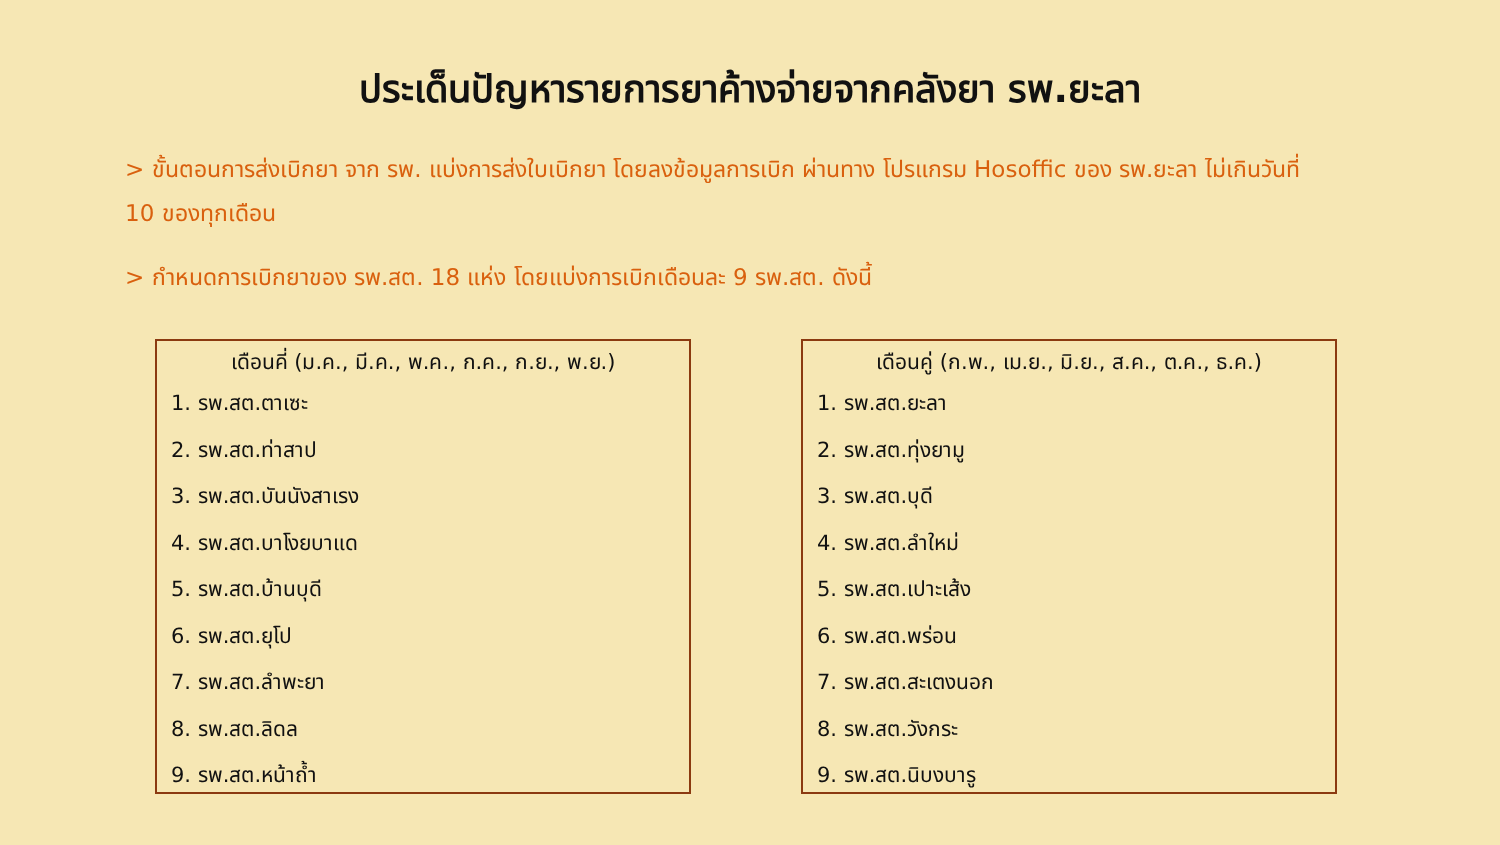ประเด็นปัญหารายการยาค้างจ่ายจากคลังยา รพ.ยะลา
> ขั้นตอนการส่งเบิกยา จาก รพ. แบ่งการส่งใบเบิกยา โดยลงข้อมูลการเบิก ผ่านทาง โปรแกรม Hosoffic ของ รพ.ยะลา ไม่เกินวันที่ 10 ของทุกเดือน
> กำหนดการเบิกยาของ รพ.สต. 18 แห่ง โดยแบ่งการเบิกเดือนละ 9 รพ.สต. ดังนี้
เดือนคี่ (ม.ค., มี.ค., พ.ค., ก.ค., ก.ย., พ.ย.)
1. รพ.สต.ตาเซะ
2. รพ.สต.ท่าสาป
3. รพ.สต.บันนังสาเรง
4. รพ.สต.บาโงยบาแด
5. รพ.สต.บ้านบุดี
6. รพ.สต.ยุโป
7. รพ.สต.ลำพะยา
8. รพ.สต.ลิดล
9. รพ.สต.หน้าถ้ำ
เดือนคู่ (ก.พ., เม.ย., มิ.ย., ส.ค., ต.ค., ธ.ค.)
1. รพ.สต.ยะลา
2. รพ.สต.ทุ่งยามู
3. รพ.สต.บุดี
4. รพ.สต.ลำใหม่
5. รพ.สต.เปาะเส้ง
6. รพ.สต.พร่อน
7. รพ.สต.สะเตงนอก
8. รพ.สต.วังกระ
9. รพ.สต.นิบงบารู